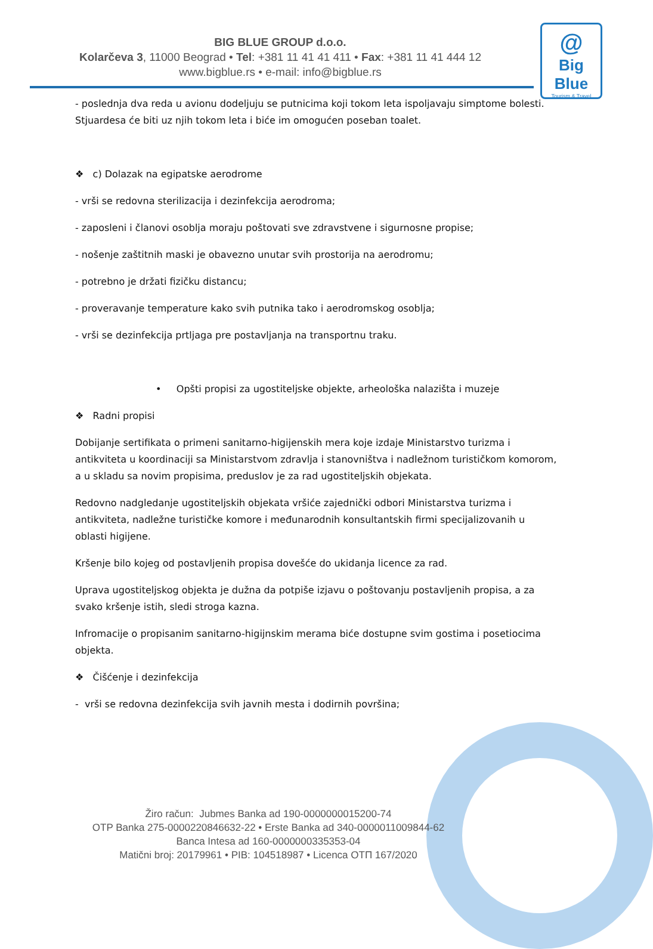BIG BLUE GROUP d.o.o.
Kolarčeva 3, 11000 Beograd • Tel: +381 11 41 41 411 • Fax: +381 11 41 444 12
www.bigblue.rs • e-mail: info@bigblue.rs
@
Big Blue
Tourism & Travel
- poslednja dva reda u avionu dodeljuju se putnicima koji tokom leta ispoljavaju simptome bolesti. Stjuardesa će biti uz njih tokom leta i biće im omogućen poseban toalet.
❖ c) Dolazak na egipatske aerodrome
- vrši se redovna sterilizacija i dezinfekcija aerodroma;
- zaposleni i članovi osoblja moraju poštovati sve zdravstvene i sigurnosne propise;
- nošenje zaštitnih maski je obavezno unutar svih prostorija na aerodromu;
- potrebno je držati fizičku distancu;
- proveravanje temperature kako svih putnika tako i aerodromskog osoblja;
- vrši se dezinfekcija prtljaga pre postavljanja na transportnu traku.
• Opšti propisi za ugostiteljske objekte, arheološka nalazišta i muzeje
❖ Radni propisi
Dobijanje sertifikata o primeni sanitarno-higijenskih mera koje izdaje Ministarstvo turizma i antikviteta u koordinaciji sa Ministarstvom zdravlja i stanovništva i nadležnom turističkom komorom, a u skladu sa novim propisima, preduslov je za rad ugostiteljskih objekata.
Redovno nadgledanje ugostiteljskih objekata vršiće zajednički odbori Ministarstva turizma i antikviteta, nadležne turističke komore i međunarodnih konsultantskih firmi specijalizovanih u oblasti higijene.
Kršenje bilo kojeg od postavljenih propisa dovešće do ukidanja licence za rad.
Uprava ugostiteljskog objekta je dužna da potpiše izjavu o poštovanju postavljenih propisa, a za svako kršenje istih, sledi stroga kazna.
Infromacije o propisanim sanitarno-higijnskim merama biće dostupne svim gostima i posetiocima objekta.
❖ Čišćenje i dezinfekcija
- vrši se redovna dezinfekcija svih javnih mesta i dodirnih površina;
Žiro račun: Jubmes Banka ad 190-0000000015200-74
OTP Banka 275-0000220846632-22 • Erste Banka ad 340-0000011009844-62
Banca Intesa ad 160-0000000335353-04
Matični broj: 20179961 • PIB: 104518987 • Licenca OTП 167/2020